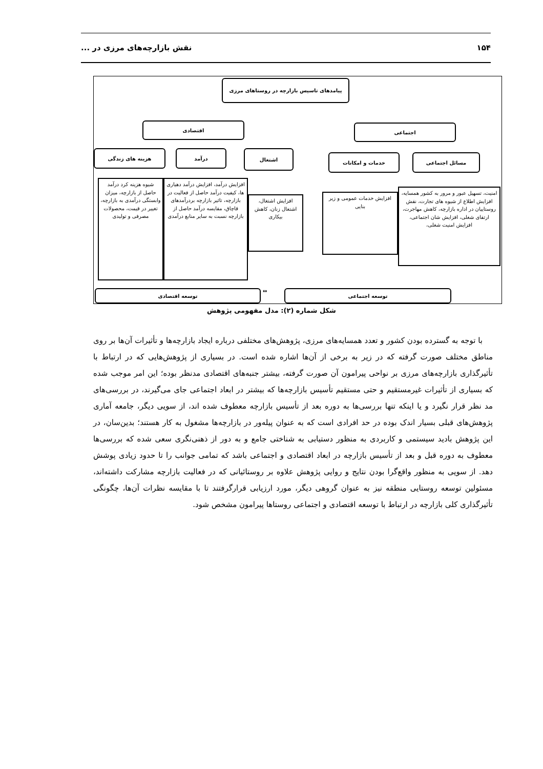۱۵۴ نقش بازارچه‌های مرزی در ...
پیامدهای تاسیس بازارچه در روستاهای مرزی
اقتصادی اجتماعی
هزینه های زندگی درآمد اشتغال
خدمات و امکانات مسائل اجتماعی
شیوه هزینه کرد درآمد حاصل از بازارچه، میزان وابستگی درآمدی به بازارچه، تغییر در قیمت، محصولات مصرفی و تولیدی
افزایش درآمد، افزایش درآمد دهیاری ها، کیفیت درآمد حاصل از فعالیت در بازارچه، تاثیر بازارچه بردرآمدهای قاچاق، مقایسه درآمد حاصل از بازارچه نسبت به سایر منابع درآمدی
افزایش اشتغال، اشتغال زنان، کاهش بیکاری
افزایش خدمات عمومی و زیر بنایی
امنیت، تسهیل عبور و مرور به کشور همسایه، افزایش اطلاع از شیوه های تجارت، نقش روستاییان در اداره بازارچه، کاهش مهاجرت، ارتقای شغلی، افزایش شان اجتماعی، افزایش امنیت شغلی،
توسعه اقتصادی ↔ توسعه اجتماعی
شکل شماره (۲): مدل مفهومی پژوهش
با توجه به گسترده بودن کشور و تعدد همسایه‌های مرزی، پژوهش‌های مختلفی درباره ایجاد بازارچه‌ها و تأثیرات آن‌ها بر روی مناطق مختلف صورت گرفته که در زیر به برخی از آن‌ها اشاره شده است. در بسیاری از پژوهش‌هایی که در ارتباط با تأثیرگذاری بازارچه‌های مرزی بر نواحی پیرامون آن صورت گرفته، بیشتر جنبه‌های اقتصادی مدنظر بوده؛ این امر موجب شده که بسیاری از تأثیرات غیرمستقیم و حتی مستقیم تأسیس بازارچه‌ها که بیشتر در ابعاد اجتماعی جای می‌گیرند، در بررسی‌های مد نظر قرار نگیرد و یا اینکه تنها بررسی‌ها به دوره بعد از تأسیس بازارچه معطوف شده اند، از سویی دیگر، جامعه آماری پژوهش‌های قبلی بسیار اندک بوده در حد افرادی است که به عنوان پیله‌ور در بازارچه‌ها مشغول به کار هستند؛ بدین‌سان، در این پژوهش بادید سیستمی و کاربردی به منظور دستیابی به شناختی جامع و به دور از ذهنی‌نگری سعی شده که بررسی‌ها معطوف به دوره قبل و بعد از تأسیس بازارچه در ابعاد اقتصادی و اجتماعی باشد که تمامی جوانب را تا حدود زیادی پوشش دهد. از سویی به منظور واقع‌گرا بودن نتایج و روایی پژوهش علاوه بر روستائیانی که در فعالیت بازارچه مشارکت داشته‌اند، مسئولین توسعه روستایی منطقه نیز به عنوان گروهی دیگر، مورد ارزیابی قرارگرفتند تا با مقایسه نظرات آن‌ها، چگونگی تأثیرگذاری کلی بازارچه در ارتباط با توسعه اقتصادی و اجتماعی روستاها پیرامون مشخص شود.